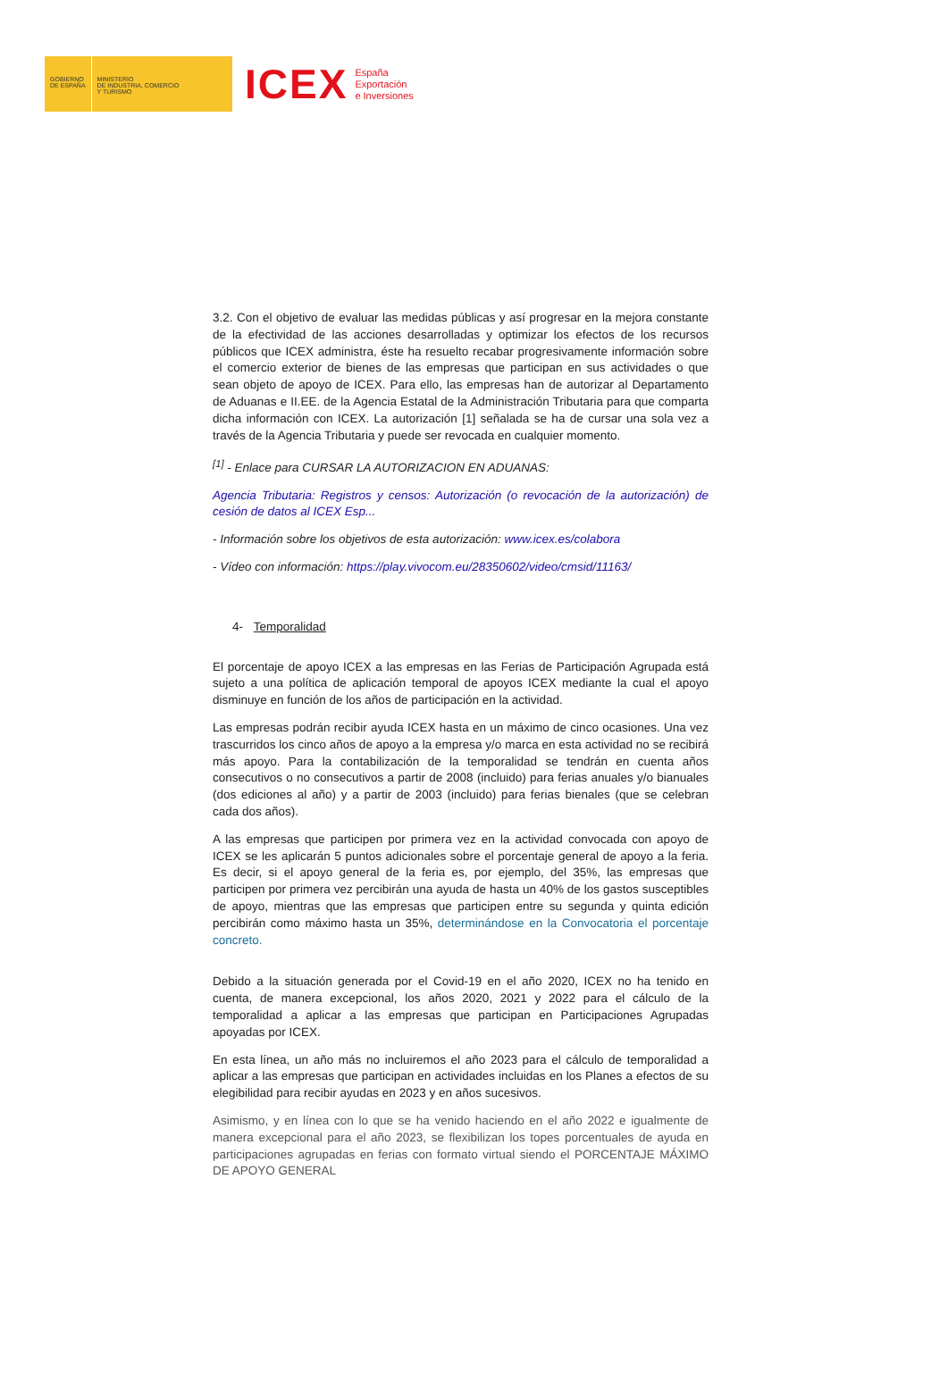GOBIERNO
DE ESPAÑA
MINISTERIO
DE INDUSTRIA, COMERCIO
Y TURISMO
ICEX
España
Exportación
e Inversiones
3.2. Con el objetivo de evaluar las medidas públicas y así progresar en la mejora constante de la efectividad de las acciones desarrolladas y optimizar los efectos de los recursos públicos que ICEX administra, éste ha resuelto recabar progresivamente información sobre el comercio exterior de bienes de las empresas que participan en sus actividades o que sean objeto de apoyo de ICEX. Para ello, las empresas han de autorizar al Departamento de Aduanas e II.EE. de la Agencia Estatal de la Administración Tributaria para que comparta dicha información con ICEX. La autorización [1] señalada se ha de cursar una sola vez a través de la Agencia Tributaria y puede ser revocada en cualquier momento.
<sup>[1]</sup> - Enlace para CURSAR LA AUTORIZACION EN ADUANAS:
Agencia Tributaria: Registros y censos: Autorización (o revocación de la autorización) de cesión de datos al ICEX Esp...
- Información sobre los objetivos de esta autorización: www.icex.es/colabora
- Vídeo con información: https://play.vivocom.eu/28350602/video/cmsid/11163/
4- Temporalidad
El porcentaje de apoyo ICEX a las empresas en las Ferias de Participación Agrupada está sujeto a una política de aplicación temporal de apoyos ICEX mediante la cual el apoyo disminuye en función de los años de participación en la actividad.
Las empresas podrán recibir ayuda ICEX hasta en un máximo de cinco ocasiones. Una vez trascurridos los cinco años de apoyo a la empresa y/o marca en esta actividad no se recibirá más apoyo. Para la contabilización de la temporalidad se tendrán en cuenta años consecutivos o no consecutivos a partir de 2008 (incluido) para ferias anuales y/o bianuales (dos ediciones al año) y a partir de 2003 (incluido) para ferias bienales (que se celebran cada dos años).
A las empresas que participen por primera vez en la actividad convocada con apoyo de ICEX se les aplicarán 5 puntos adicionales sobre el porcentaje general de apoyo a la feria. Es decir, si el apoyo general de la feria es, por ejemplo, del 35%, las empresas que participen por primera vez percibirán una ayuda de hasta un 40% de los gastos susceptibles de apoyo, mientras que las empresas que participen entre su segunda y quinta edición percibirán como máximo hasta un 35%, determinándose en la Convocatoria el porcentaje concreto.
Debido a la situación generada por el Covid-19 en el año 2020, ICEX no ha tenido en cuenta, de manera excepcional, los años 2020, 2021 y 2022 para el cálculo de la temporalidad a aplicar a las empresas que participan en Participaciones Agrupadas apoyadas por ICEX.
En esta línea, un año más no incluiremos el año 2023 para el cálculo de temporalidad a aplicar a las empresas que participan en actividades incluidas en los Planes a efectos de su elegibilidad para recibir ayudas en 2023 y en años sucesivos.
Asimismo, y en línea con lo que se ha venido haciendo en el año 2022 e igualmente de manera excepcional para el año 2023, se flexibilizan los topes porcentuales de ayuda en participaciones agrupadas en ferias con formato virtual siendo el PORCENTAJE MÁXIMO DE APOYO GENERAL